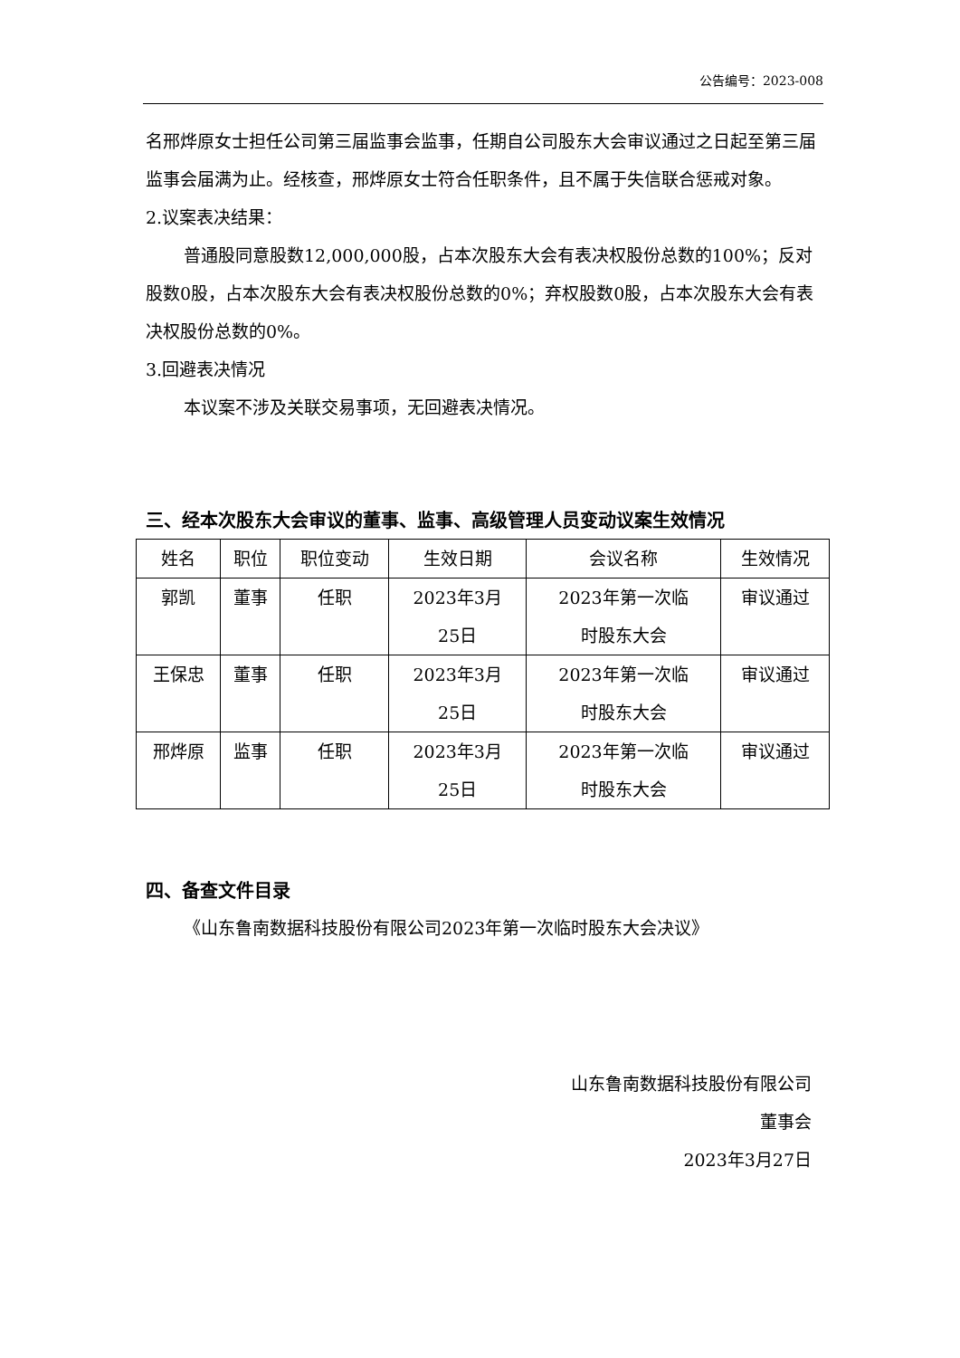公告编号：2023-008
名邢烨原女士担任公司第三届监事会监事，任期自公司股东大会审议通过之日起至第三届监事会届满为止。经核查，邢烨原女士符合任职条件，且不属于失信联合惩戒对象。
2.议案表决结果：
普通股同意股数12,000,000股，占本次股东大会有表决权股份总数的100%；反对股数0股，占本次股东大会有表决权股份总数的0%；弃权股数0股，占本次股东大会有表决权股份总数的0%。
3.回避表决情况
本议案不涉及关联交易事项，无回避表决情况。
三、经本次股东大会审议的董事、监事、高级管理人员变动议案生效情况
| 姓名 | 职位 | 职位变动 | 生效日期 | 会议名称 | 生效情况 |
| --- | --- | --- | --- | --- | --- |
| 郭凯 | 董事 | 任职 | 2023年3月 25日 | 2023年第一次临 时股东大会 | 审议通过 |
| 王保忠 | 董事 | 任职 | 2023年3月 25日 | 2023年第一次临 时股东大会 | 审议通过 |
| 邢烨原 | 监事 | 任职 | 2023年3月 25日 | 2023年第一次临 时股东大会 | 审议通过 |
四、备查文件目录
《山东鲁南数据科技股份有限公司2023年第一次临时股东大会决议》
山东鲁南数据科技股份有限公司
董事会
2023年3月27日